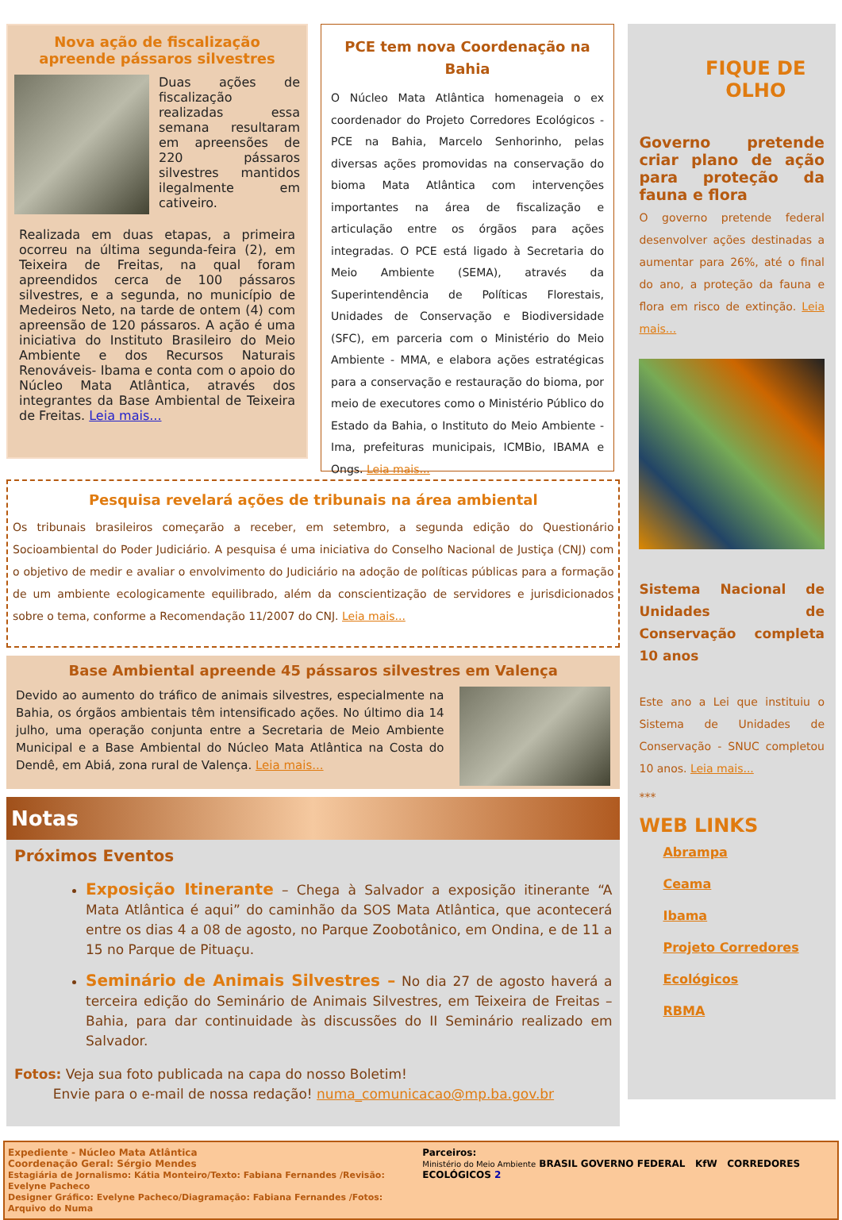Nova ação de fiscalização apreende pássaros silvestres
Duas ações de fiscalização realizadas essa semana resultaram em apreensões de 220 pássaros silvestres mantidos ilegalmente em cativeiro.
Realizada em duas etapas, a primeira ocorreu na última segunda-feira (2), em Teixeira de Freitas, na qual foram apreendidos cerca de 100 pássaros silvestres, e a segunda, no município de Medeiros Neto, na tarde de ontem (4) com apreensão de 120 pássaros. A ação é uma iniciativa do Instituto Brasileiro do Meio Ambiente e dos Recursos Naturais Renováveis- Ibama e conta com o apoio do Núcleo Mata Atlântica, através dos integrantes da Base Ambiental de Teixeira de Freitas. Leia mais...
PCE tem nova Coordenação na Bahia
O Núcleo Mata Atlântica homenageia o ex coordenador do Projeto Corredores Ecológicos - PCE na Bahia, Marcelo Senhorinho, pelas diversas ações promovidas na conservação do bioma Mata Atlântica com intervenções importantes na área de fiscalização e articulação entre os órgãos para ações integradas. O PCE está ligado à Secretaria do Meio Ambiente (SEMA), através da Superintendência de Políticas Florestais, Unidades de Conservação e Biodiversidade (SFC), em parceria com o Ministério do Meio Ambiente - MMA, e elabora ações estratégicas para a conservação e restauração do bioma, por meio de executores como o Ministério Público do Estado da Bahia, o Instituto do Meio Ambiente - Ima, prefeituras municipais, ICMBio, IBAMA e Ongs. Leia mais...
Pesquisa revelará ações de tribunais na área ambiental
Os tribunais brasileiros começarão a receber, em setembro, a segunda edição do Questionário Socioambiental do Poder Judiciário. A pesquisa é uma iniciativa do Conselho Nacional de Justiça (CNJ) com o objetivo de medir e avaliar o envolvimento do Judiciário na adoção de políticas públicas para a formação de um ambiente ecologicamente equilibrado, além da conscientização de servidores e jurisdicionados sobre o tema, conforme a Recomendação 11/2007 do CNJ. Leia mais...
Base Ambiental apreende 45 pássaros silvestres em Valença
Devido ao aumento do tráfico de animais silvestres, especialmente na Bahia, os órgãos ambientais têm intensificado ações. No último dia 14 julho, uma operação conjunta entre a Secretaria de Meio Ambiente Municipal e a Base Ambiental do Núcleo Mata Atlântica na Costa do Dendê, em Abiá, zona rural de Valença. Leia mais...
Notas
Próximos Eventos
Exposição Itinerante – Chega à Salvador a exposição itinerante “A Mata Atlântica é aqui” do caminhão da SOS Mata Atlântica, que acontecerá entre os dias 4 a 08 de agosto, no Parque Zoobotânico, em Ondina, e de 11 a 15 no Parque de Pituaçu.
Seminário de Animais Silvestres – No dia 27 de agosto haverá a terceira edição do Seminário de Animais Silvestres, em Teixeira de Freitas – Bahia, para dar continuidade às discussões do II Seminário realizado em Salvador.
Fotos: Veja sua foto publicada na capa do nosso Boletim!
Envie para o e-mail de nossa redação! numa_comunicacao@mp.ba.gov.br
FIQUE DE OLHO
Governo pretende criar plano de ação para proteção da fauna e flora
O governo pretende federal desenvolver ações destinadas a aumentar para 26%, até o final do ano, a proteção da fauna e flora em risco de extinção. Leia mais...
Sistema Nacional de Unidades de Conservação completa 10 anos
Este ano a Lei que instituiu o Sistema de Unidades de Conservação - SNUC completou 10 anos. Leia mais...
***
WEB LINKS
Abrampa
Ceama
Ibama
Projeto Corredores Ecológicos
RBMA
Expediente - Núcleo Mata Atlântica
Coordenação Geral: Sérgio Mendes
Estagiária de Jornalismo: Kátia Monteiro/Texto: Fabiana Fernandes /Revisão: Evelyne Pacheco
Designer Gráfico: Evelyne Pacheco/Diagramação: Fabiana Fernandes /Fotos: Arquivo do Numa
Parceiros:
Ministério do Meio Ambiente BRASIL GOVERNO FEDERAL KfW CORREDORES ECOLÓGICOS 2